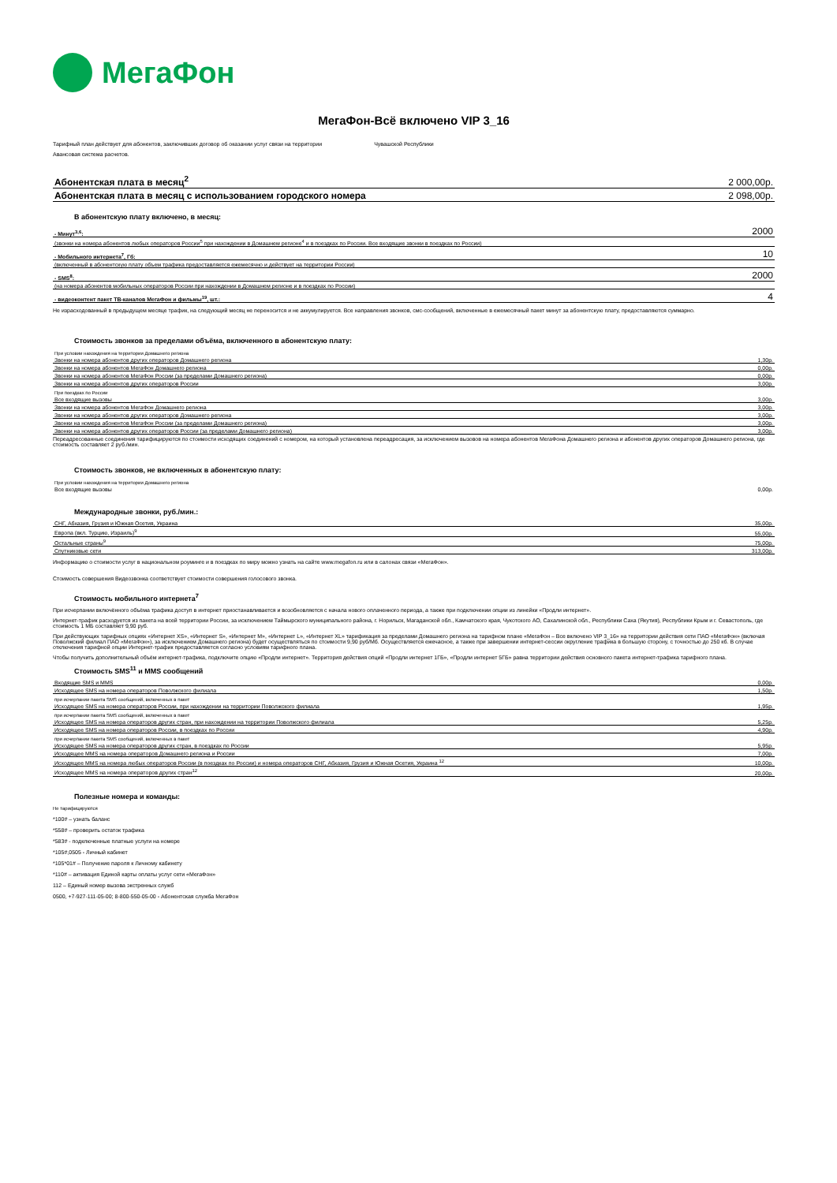МегаФон
МегаФон-Всё включено VIP 3_16
Тарифный план действует для абонентов, заключивших договор об оказании услуг связи на территории Чувашской Республики
Авансовая система расчетов.
| Абонентская плата в месяц<sup>2</sup> | 2 000,00р. |
| Абонентская плата в месяц с использованием городского номера | 2 098,00р. |
В абонентскую плату включено, в месяц:
| - Минут<sup>3,6</sup>: | 2000 |
| (звонки на номера абонентов любых операторов России<sup>5</sup> при нахождении в Домашнем регионе<sup>4</sup> и в поездках по России. Все входящие звонки в поездках по России) | |
| - Мобильного интернета<sup>7</sup>, Гб: | 10 |
| (включенный в абонентскую плату объем трафика предоставляется ежемесячно и действует на территории России) | |
| - SMS<sup>8</sup>: | 2000 |
| (на номера абонентов мобильных операторов России при нахождении в Домашнем регионе и в поездках по России) | |
| - видеоконтент пакет ТВ-каналов МегаФон и фильмы<sup>19</sup>, шт.: | 4 |
Не израсходованный в предыдущем месяце трафик, на следующий месяц не переносится и не аккумулируется. Все направления звонков, смс-сообщений, включенные в ежемесячный пакет минут за абонентскую плату, предоставляются суммарно.
Стоимость звонков за пределами объёма, включенного в абонентскую плату:
| При условии нахождения на территории Домашнего региона | |
| Звонки на номера абонентов других операторов Домашнего региона | 1,30р. |
| Звонки на номера абонентов МегаФон Домашнего региона | 0,00р. |
| Звонки на номера абонентов МегаФон России (за пределами Домашнего региона) | 0,00р. |
| Звонки на номера абонентов других операторов России | 3,00р. |
| При поездках по России | |
| Все входящие вызовы | 3,00р. |
| Звонки на номера абонентов МегаФон Домашнего региона | 3,00р. |
| Звонки на номера абонентов других операторов Домашнего региона | 3,00р. |
| Звонки на номера абонентов МегаФон России (за пределами Домашнего региона) | 3,00р. |
| Звонки на номера абонентов других операторов России (за пределами Домашнего региона) | 3,00р. |
Переадресованные соединения тарифицируются по стоимости исходящих соединений с номером, на который установлена переадресация, за исключением вызовов на номера абонентов МегаФона Домашнего региона и абонентов других операторов Домашнего региона, где стоимость составляет 2 руб./мин.
Стоимость звонков, не включенных в абонентскую плату:
| При условии нахождения на территории Домашнего региона | |
| Все входящие вызовы | 0,00р. |
Международные звонки, руб./мин.:
| СНГ, Абхазия, Грузия и Южная Осетия, Украина | 35,00р. |
| Европа (вкл. Турцию, Израиль)<sup>9</sup> | 55,00р. |
| Остальные страны<sup>9</sup> | 75,00р. |
| Спутниковые сети | 313,00р. |
Информацию о стоимости услуг в национальном роуминге и в поездках по миру можно узнать на сайте www.megafon.ru или в салонах связи «МегаФон».
Стоимость совершения Видеозвонка соответствует стоимости совершения голосового звонка.
Стоимость мобильного интернета<sup>7</sup>
При исчерпании включённого объёма трафика доступ в интернет приостанавливается и возобновляется с начала нового оплаченного периода, а также при подключении опции из линейки «Продли интернет».
Интернет-трафик расходуется из пакета на всей территории России, за исключением Таймырского муниципального района, г. Норильск, Магаданской обл., Камчатского края, Чукотского АО, Сахалинской обл., Республики Саха (Якутия), Республики Крым и г. Севастополь, где стоимость 1 МБ составляет 9,90 руб.
При действующих тарифных опциях «Интернет XS», «Интернет S», «Интернет M», «Интернет L», «Интернет XL» тарификация за пределами Домашнего региона на тарифном плане «МегаФон – Все включено VIP 3_16» на территории действия сети ПАО «МегаФон» (включая Поволжский филиал ПАО «МегаФон»), за исключением Домашнего региона) будет осуществляться по стоимости 9,90 руб/Мб. Осуществляется ежечасное, а также при завершении интернет-сессии округление трафика в большую сторону, с точностью до 250 кб. В случае отключения тарифной опции Интернет-трафик предоставляется согласно условиям тарифного плана.
Чтобы получить дополнительный объём интернет-трафика, подключите опцию «Продли интернет». Территория действия опций «Продли интернет 1ГБ», «Продли интернет 5ГБ» равна территории действия основного пакета интернет-трафика тарифного плана.
Стоимость SMS<sup>11</sup> и MMS сообщений
| Входящие SMS и MMS | 0,00р. |
| Исходящее SMS на номера операторов Поволжского филиала | 1,50р. |
| при исчерпании пакета SMS сообщений, включенных в пакет | |
| Исходящее SMS на номера операторов России, при нахождении на территории Поволжского филиала | 1,95р. |
| при исчерпании пакета SMS сообщений, включенных в пакет | |
| Исходящее SMS на номера операторов других стран, при нахождении на территории Поволжского филиала | 5,25р. |
| Исходящее SMS на номера операторов России, в поездках по России | 4,90р. |
| при исчерпании пакета SMS сообщений, включенных в пакет | |
| Исходящее SMS на номера операторов других стран, в поездках по России | 5,95р. |
| Исходящее MMS на номера операторов Домашнего региона и России | 7,00р. |
| Исходящее MMS на номера любых операторов России (в поездках по России) и номера операторов СНГ, Абхазия, Грузия и Южная Осетия, Украина <sup>12</sup> | 10,00р. |
| Исходящее MMS на номера операторов других стран<sup>12</sup> | 20,00р. |
Полезные номера и команды:
Не тарифицируются
*100# – узнать баланс
*558# – проверить остаток трафика
*583# - подключенные платные услуги на номере
*105#,0505 - Личный кабинет
*105*01# – Получение пароля к Личному кабинету
*110# – активация Единой карты оплаты услуг сети «МегаФон»
112 – Единый номер вызова экстренных служб
0500, +7-927-111-05-00; 8-800-550-05-00 - Абонентская служба МегаФон